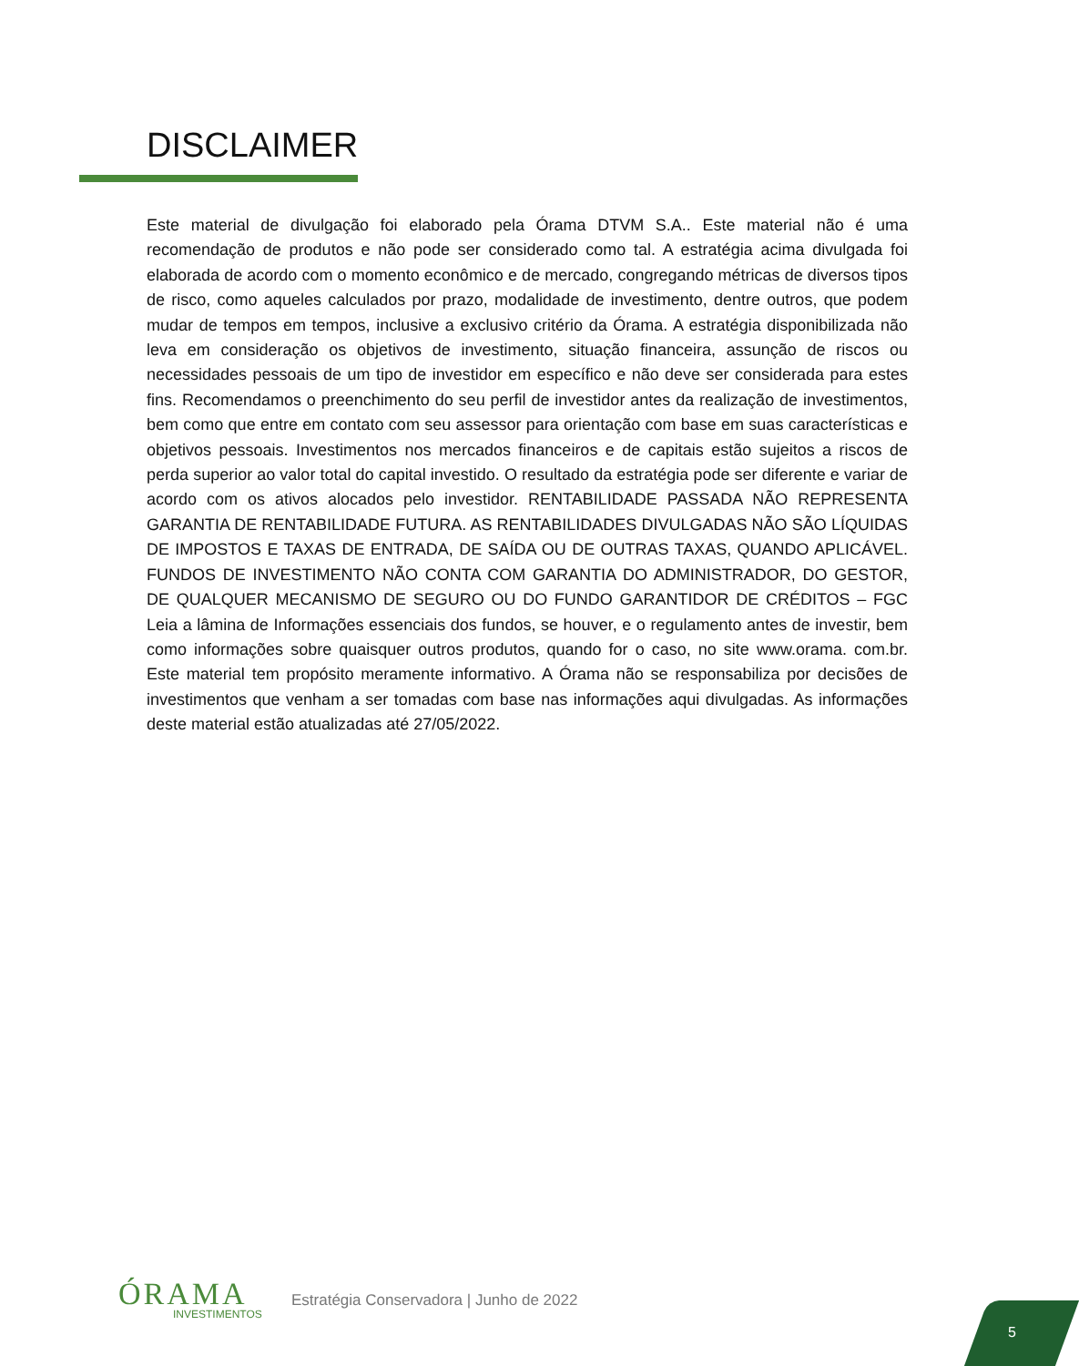DISCLAIMER
Este material de divulgação foi elaborado pela Órama DTVM S.A.. Este material não é uma recomendação de produtos e não pode ser considerado como tal. A estratégia acima divulgada foi elaborada de acordo com o momento econômico e de mercado, congregando métricas de diversos tipos de risco, como aqueles calculados por prazo, modalidade de investimento, dentre outros, que podem mudar de tempos em tempos, inclusive a exclusivo critério da Órama. A estratégia disponibilizada não leva em consideração os objetivos de investimento, situação financeira, assunção de riscos ou necessidades pessoais de um tipo de investidor em específico e não deve ser considerada para estes fins. Recomendamos o preenchimento do seu perfil de investidor antes da realização de investimentos, bem como que entre em contato com seu assessor para orientação com base em suas características e objetivos pessoais. Investimentos nos mercados financeiros e de capitais estão sujeitos a riscos de perda superior ao valor total do capital investido. O resultado da estratégia pode ser diferente e variar de acordo com os ativos alocados pelo investidor. RENTABILIDADE PASSADA NÃO REPRESENTA GARANTIA DE RENTABILIDADE FUTURA. AS RENTABILIDADES DIVULGADAS NÃO SÃO LÍQUIDAS DE IMPOSTOS E TAXAS DE ENTRADA, DE SAÍDA OU DE OUTRAS TAXAS, QUANDO APLICÁVEL. FUNDOS DE INVESTIMENTO NÃO CONTA COM GARANTIA DO ADMINISTRADOR, DO GESTOR, DE QUALQUER MECANISMO DE SEGURO OU DO FUNDO GARANTIDOR DE CRÉDITOS – FGC Leia a lâmina de Informações essenciais dos fundos, se houver, e o regulamento antes de investir, bem como informações sobre quaisquer outros produtos, quando for o caso, no site www.orama. com.br. Este material tem propósito meramente informativo. A Órama não se responsabiliza por decisões de investimentos que venham a ser tomadas com base nas informações aqui divulgadas. As informações deste material estão atualizadas até 27/05/2022.
ÓRAMA
INVESTIMENTOS
Estratégia Conservadora | Junho de 2022
5